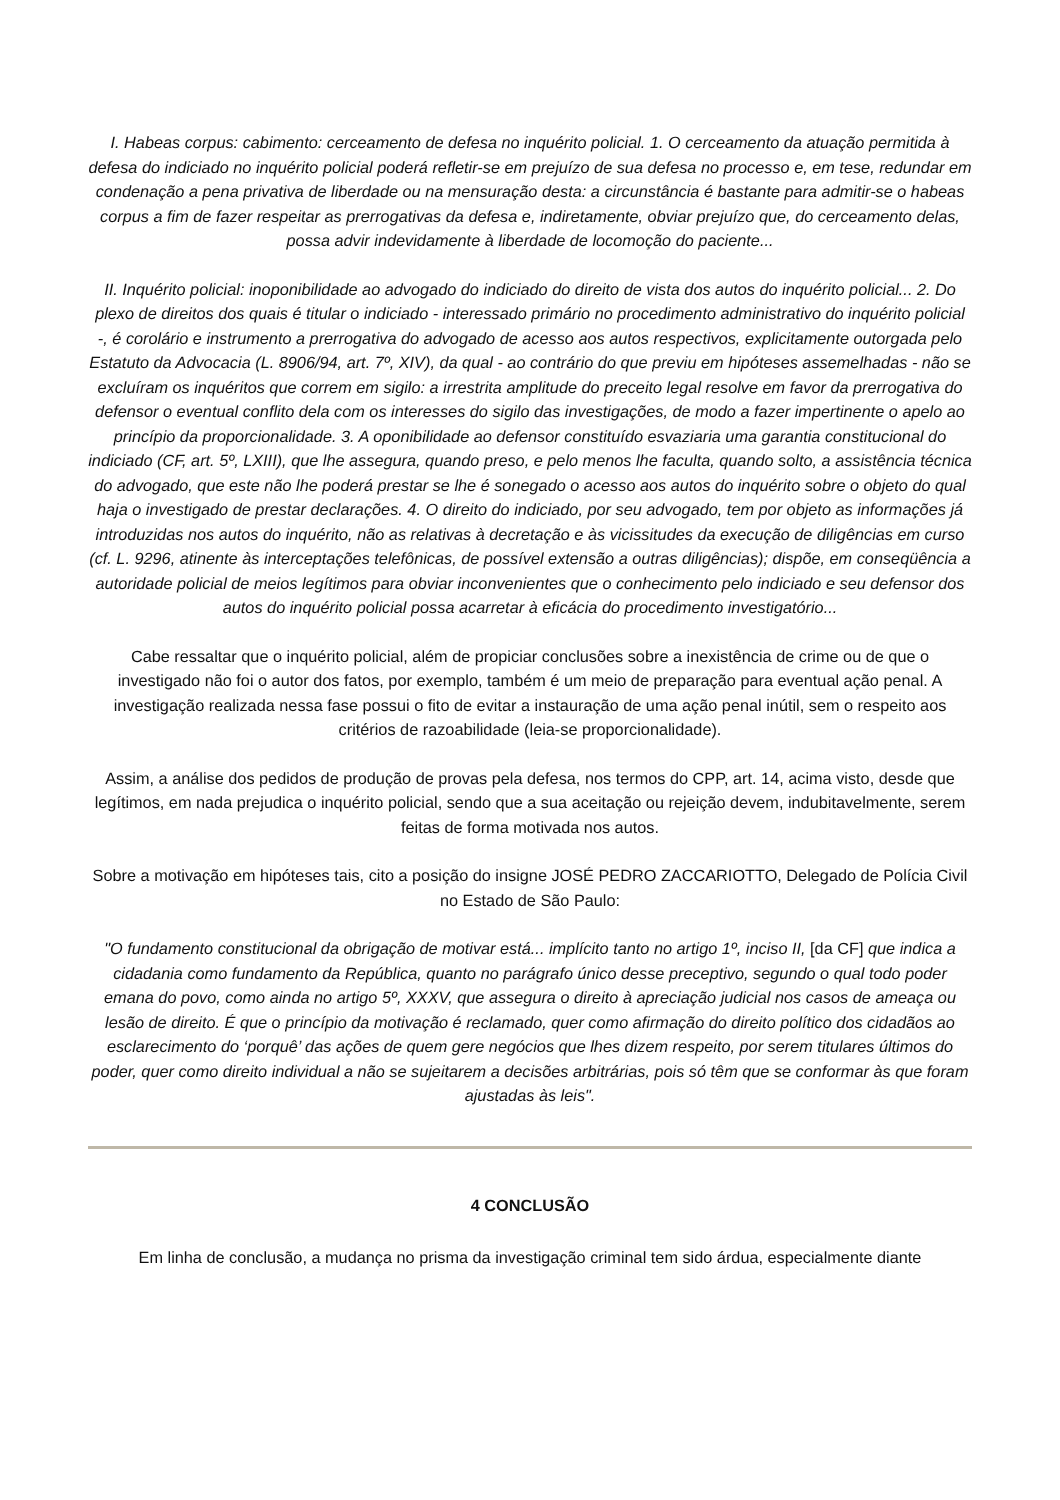I. Habeas corpus: cabimento: cerceamento de defesa no inquérito policial. 1. O cerceamento da atuação permitida à defesa do indiciado no inquérito policial poderá refletir-se em prejuízo de sua defesa no processo e, em tese, redundar em condenação a pena privativa de liberdade ou na mensuração desta: a circunstância é bastante para admitir-se o habeas corpus a fim de fazer respeitar as prerrogativas da defesa e, indiretamente, obviar prejuízo que, do cerceamento delas, possa advir indevidamente à liberdade de locomoção do paciente...
II. Inquérito policial: inoponibilidade ao advogado do indiciado do direito de vista dos autos do inquérito policial... 2. Do plexo de direitos dos quais é titular o indiciado - interessado primário no procedimento administrativo do inquérito policial -, é corolário e instrumento a prerrogativa do advogado de acesso aos autos respectivos, explicitamente outorgada pelo Estatuto da Advocacia (L. 8906/94, art. 7º, XIV), da qual - ao contrário do que previu em hipóteses assemelhadas - não se excluíram os inquéritos que correm em sigilo: a irrestrita amplitude do preceito legal resolve em favor da prerrogativa do defensor o eventual conflito dela com os interesses do sigilo das investigações, de modo a fazer impertinente o apelo ao princípio da proporcionalidade. 3. A oponibilidade ao defensor constituído esvaziaria uma garantia constitucional do indiciado (CF, art. 5º, LXIII), que lhe assegura, quando preso, e pelo menos lhe faculta, quando solto, a assistência técnica do advogado, que este não lhe poderá prestar se lhe é sonegado o acesso aos autos do inquérito sobre o objeto do qual haja o investigado de prestar declarações. 4. O direito do indiciado, por seu advogado, tem por objeto as informações já introduzidas nos autos do inquérito, não as relativas à decretação e às vicissitudes da execução de diligências em curso (cf. L. 9296, atinente às interceptações telefônicas, de possível extensão a outras diligências); dispõe, em conseqüência a autoridade policial de meios legítimos para obviar inconvenientes que o conhecimento pelo indiciado e seu defensor dos autos do inquérito policial possa acarretar à eficácia do procedimento investigatório...
Cabe ressaltar que o inquérito policial, além de propiciar conclusões sobre a inexistência de crime ou de que o investigado não foi o autor dos fatos, por exemplo, também é um meio de preparação para eventual ação penal. A investigação realizada nessa fase possui o fito de evitar a instauração de uma ação penal inútil, sem o respeito aos critérios de razoabilidade (leia-se proporcionalidade).
Assim, a análise dos pedidos de produção de provas pela defesa, nos termos do CPP, art. 14, acima visto, desde que legítimos, em nada prejudica o inquérito policial, sendo que a sua aceitação ou rejeição devem, indubitavelmente, serem feitas de forma motivada nos autos.
Sobre a motivação em hipóteses tais, cito a posição do insigne JOSÉ PEDRO ZACCARIOTTO, Delegado de Polícia Civil no Estado de São Paulo:
"O fundamento constitucional da obrigação de motivar está... implícito tanto no artigo 1º, inciso II, [da CF] que indica a cidadania como fundamento da República, quanto no parágrafo único desse preceptivo, segundo o qual todo poder emana do povo, como ainda no artigo 5º, XXXV, que assegura o direito à apreciação judicial nos casos de ameaça ou lesão de direito. É que o princípio da motivação é reclamado, quer como afirmação do direito político dos cidadãos ao esclarecimento do ‘porquê’ das ações de quem gere negócios que lhes dizem respeito, por serem titulares últimos do poder, quer como direito individual a não se sujeitarem a decisões arbitrárias, pois só têm que se conformar às que foram ajustadas às leis".
4 CONCLUSÃO
Em linha de conclusão, a mudança no prisma da investigação criminal tem sido árdua, especialmente diante